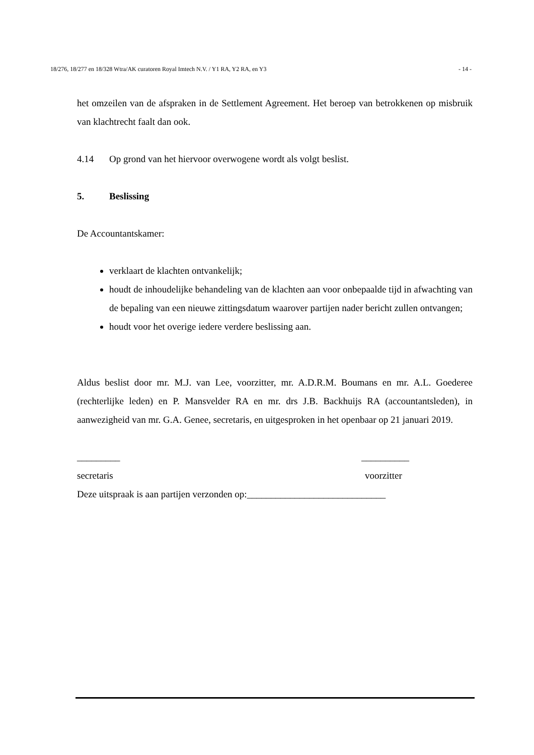18/276, 18/277 en 18/328 Wtra/AK curatoren Royal Imtech N.V. / Y1 RA, Y2 RA, en Y3 - 14 -
het omzeilen van de afspraken in de Settlement Agreement. Het beroep van betrokkenen op misbruik van klachtrecht faalt dan ook.
4.14 Op grond van het hiervoor overwogene wordt als volgt beslist.
5. Beslissing
De Accountantskamer:
verklaart de klachten ontvankelijk;
houdt de inhoudelijke behandeling van de klachten aan voor onbepaalde tijd in afwachting van de bepaling van een nieuwe zittingsdatum waarover partijen nader bericht zullen ontvangen;
houdt voor het overige iedere verdere beslissing aan.
Aldus beslist door mr. M.J. van Lee, voorzitter, mr. A.D.R.M. Boumans en mr. A.L. Goederee (rechterlijke leden) en P. Mansvelder RA en mr. drs J.B. Backhuijs RA (accountantsleden), in aanwezigheid van mr. G.A. Genee, secretaris, en uitgesproken in het openbaar op 21 januari 2019.
_________ __________
secretaris voorzitter
Deze uitspraak is aan partijen verzonden op:_____________________________